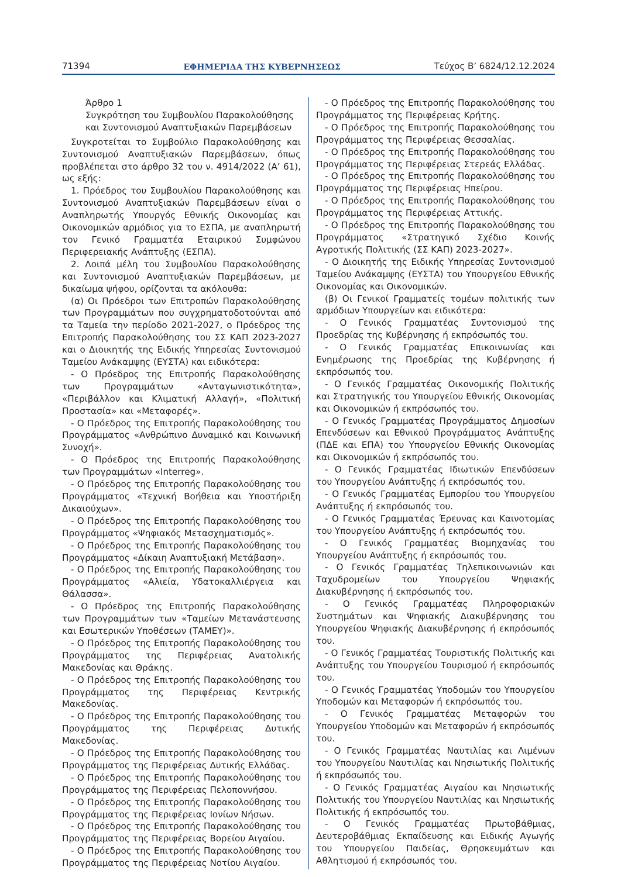71394 ΕΦΗΜΕΡΙΔΑ ΤΗΣ ΚΥΒΕΡΝΗΣΕΩΣ Τεύχος Β’ 6824/12.12.2024
Άρθρο 1
Συγκρότηση του Συμβουλίου Παρακολούθησης και Συντονισμού Αναπτυξιακών Παρεμβάσεων
Συγκροτείται το Συμβούλιο Παρακολούθησης και Συντονισμού Αναπτυξιακών Παρεμβάσεων, όπως προβλέπεται στο άρθρο 32 του ν. 4914/2022 (Α’ 61), ως εξής:
1. Πρόεδρος του Συμβουλίου Παρακολούθησης και Συντονισμού Αναπτυξιακών Παρεμβάσεων είναι ο Αναπληρωτής Υπουργός Εθνικής Οικονομίας και Οικονομικών αρμόδιος για το ΕΣΠΑ, με αναπληρωτή τον Γενικό Γραμματέα Εταιρικού Συμφώνου Περιφερειακής Ανάπτυξης (ΕΣΠΑ).
2. Λοιπά μέλη του Συμβουλίου Παρακολούθησης και Συντονισμού Αναπτυξιακών Παρεμβάσεων, με δικαίωμα ψήφου, ορίζονται τα ακόλουθα:
(α) Οι Πρόεδροι των Επιτροπών Παρακολούθησης των Προγραμμάτων που συγχρηματοδοτούνται από τα Ταμεία την περίοδο 2021-2027, ο Πρόεδρος της Επιτροπής Παρακολούθησης του ΣΣ ΚΑΠ 2023-2027 και ο Διοικητής της Ειδικής Υπηρεσίας Συντονισμού Ταμείου Ανάκαμψης (ΕΥΣΤΑ) και ειδικότερα:
- Ο Πρόεδρος της Επιτροπής Παρακολούθησης των Προγραμμάτων «Ανταγωνιστικότητα», «Περιβάλλον και Κλιματική Αλλαγή», «Πολιτική Προστασία» και «Μεταφορές».
- Ο Πρόεδρος της Επιτροπής Παρακολούθησης του Προγράμματος «Ανθρώπινο Δυναμικό και Κοινωνική Συνοχή».
- Ο Πρόεδρος της Επιτροπής Παρακολούθησης των Προγραμμάτων «Interreg».
- Ο Πρόεδρος της Επιτροπής Παρακολούθησης του Προγράμματος «Τεχνική Βοήθεια και Υποστήριξη Δικαιούχων».
- Ο Πρόεδρος της Επιτροπής Παρακολούθησης του Προγράμματος «Ψηφιακός Μετασχηματισμός».
- Ο Πρόεδρος της Επιτροπής Παρακολούθησης του Προγράμματος «Δίκαιη Αναπτυξιακή Μετάβαση».
- Ο Πρόεδρος της Επιτροπής Παρακολούθησης του Προγράμματος «Αλιεία, Υδατοκαλλιέργεια και Θάλασσα».
- Ο Πρόεδρος της Επιτροπής Παρακολούθησης των Προγραμμάτων των «Ταμείων Μετανάστευσης και Εσωτερικών Υποθέσεων (ΤΑΜΕΥ)».
- Ο Πρόεδρος της Επιτροπής Παρακολούθησης του Προγράμματος της Περιφέρειας Ανατολικής Μακεδονίας και Θράκης.
- Ο Πρόεδρος της Επιτροπής Παρακολούθησης του Προγράμματος της Περιφέρειας Κεντρικής Μακεδονίας.
- Ο Πρόεδρος της Επιτροπής Παρακολούθησης του Προγράμματος της Περιφέρειας Δυτικής Μακεδονίας.
- Ο Πρόεδρος της Επιτροπής Παρακολούθησης του Προγράμματος της Περιφέρειας Δυτικής Ελλάδας.
- Ο Πρόεδρος της Επιτροπής Παρακολούθησης του Προγράμματος της Περιφέρειας Πελοποννήσου.
- Ο Πρόεδρος της Επιτροπής Παρακολούθησης του Προγράμματος της Περιφέρειας Ιονίων Νήσων.
- Ο Πρόεδρος της Επιτροπής Παρακολούθησης του Προγράμματος της Περιφέρειας Βορείου Αιγαίου.
- Ο Πρόεδρος της Επιτροπής Παρακολούθησης του Προγράμματος της Περιφέρειας Νοτίου Αιγαίου.
- Ο Πρόεδρος της Επιτροπής Παρακολούθησης του Προγράμματος της Περιφέρειας Κρήτης.
- Ο Πρόεδρος της Επιτροπής Παρακολούθησης του Προγράμματος της Περιφέρειας Θεσσαλίας.
- Ο Πρόεδρος της Επιτροπής Παρακολούθησης του Προγράμματος της Περιφέρειας Στερεάς Ελλάδας.
- Ο Πρόεδρος της Επιτροπής Παρακολούθησης του Προγράμματος της Περιφέρειας Ηπείρου.
- Ο Πρόεδρος της Επιτροπής Παρακολούθησης του Προγράμματος της Περιφέρειας Αττικής.
- Ο Πρόεδρος της Επιτροπής Παρακολούθησης του Προγράμματος «Στρατηγικό Σχέδιο Κοινής Αγροτικής Πολιτικής (ΣΣ ΚΑΠ) 2023-2027».
- Ο Διοικητής της Ειδικής Υπηρεσίας Συντονισμού Ταμείου Ανάκαμψης (ΕΥΣΤΑ) του Υπουργείου Εθνικής Οικονομίας και Οικονομικών.
(β) Οι Γενικοί Γραμματείς τομέων πολιτικής των αρμόδιων Υπουργείων και ειδικότερα:
- Ο Γενικός Γραμματέας Συντονισμού της Προεδρίας της Κυβέρνησης ή εκπρόσωπός του.
- Ο Γενικός Γραμματέας Επικοινωνίας και Ενημέρωσης της Προεδρίας της Κυβέρνησης ή εκπρόσωπός του.
- Ο Γενικός Γραμματέας Οικονομικής Πολιτικής και Στρατηγικής του Υπουργείου Εθνικής Οικονομίας και Οικονομικών ή εκπρόσωπός του.
- Ο Γενικός Γραμματέας Προγράμματος Δημοσίων Επενδύσεων και Εθνικού Προγράμματος Ανάπτυξης (ΠΔΕ και ΕΠΑ) του Υπουργείου Εθνικής Οικονομίας και Οικονομικών ή εκπρόσωπός του.
- Ο Γενικός Γραμματέας Ιδιωτικών Επενδύσεων του Υπουργείου Ανάπτυξης ή εκπρόσωπός του.
- Ο Γενικός Γραμματέας Εμπορίου του Υπουργείου Ανάπτυξης ή εκπρόσωπός του.
- Ο Γενικός Γραμματέας Έρευνας και Καινοτομίας του Υπουργείου Ανάπτυξης ή εκπρόσωπός του.
- Ο Γενικός Γραμματέας Βιομηχανίας του Υπουργείου Ανάπτυξης ή εκπρόσωπός του.
- Ο Γενικός Γραμματέας Τηλεπικοινωνιών και Ταχυδρομείων του Υπουργείου Ψηφιακής Διακυβέρνησης ή εκπρόσωπός του.
- Ο Γενικός Γραμματέας Πληροφοριακών Συστημάτων και Ψηφιακής Διακυβέρνησης του Υπουργείου Ψηφιακής Διακυβέρνησης ή εκπρόσωπός του.
- Ο Γενικός Γραμματέας Τουριστικής Πολιτικής και Ανάπτυξης του Υπουργείου Τουρισμού ή εκπρόσωπός του.
- Ο Γενικός Γραμματέας Υποδομών του Υπουργείου Υποδομών και Μεταφορών ή εκπρόσωπός του.
- Ο Γενικός Γραμματέας Μεταφορών του Υπουργείου Υποδομών και Μεταφορών ή εκπρόσωπός του.
- Ο Γενικός Γραμματέας Ναυτιλίας και Λιμένων του Υπουργείου Ναυτιλίας και Νησιωτικής Πολιτικής ή εκπρόσωπός του.
- Ο Γενικός Γραμματέας Αιγαίου και Νησιωτικής Πολιτικής του Υπουργείου Ναυτιλίας και Νησιωτικής Πολιτικής ή εκπρόσωπός του.
- Ο Γενικός Γραμματέας Πρωτοβάθμιας, Δευτεροβάθμιας Εκπαίδευσης και Ειδικής Αγωγής του Υπουργείου Παιδείας, Θρησκευμάτων και Αθλητισμού ή εκπρόσωπός του.